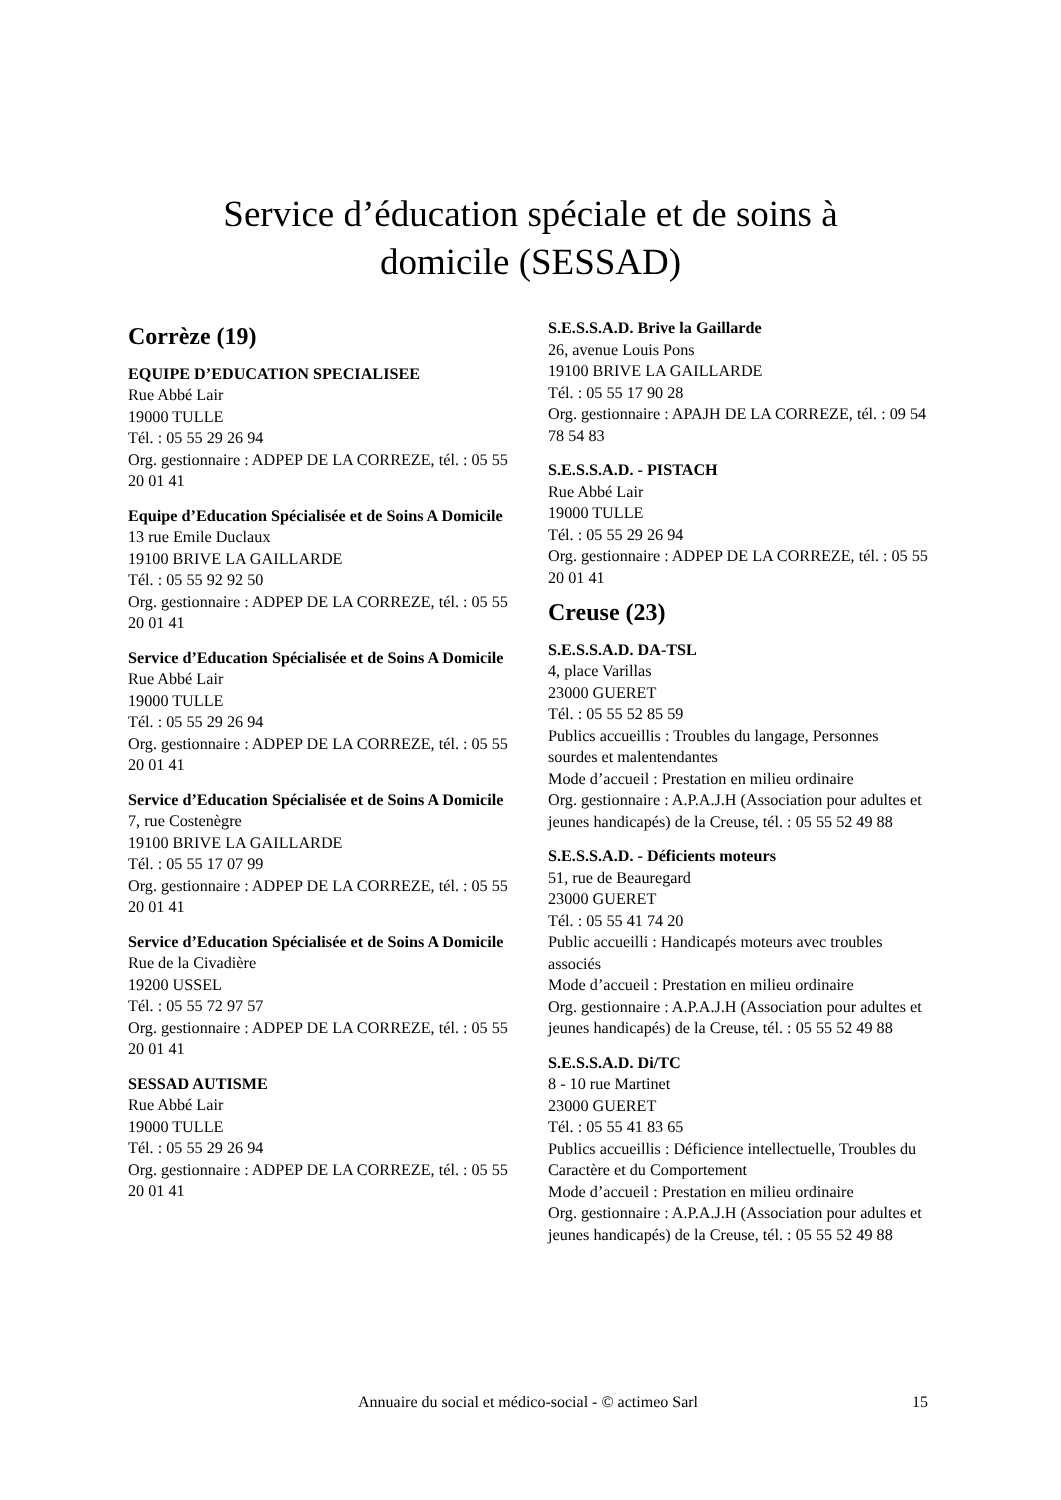Service d’éducation spéciale et de soins à
domicile (SESSAD)
Corrèze (19)
EQUIPE D’EDUCATION SPECIALISEE
Rue Abbé Lair
19000 TULLE
Tél. : 05 55 29 26 94
Org. gestionnaire : ADPEP DE LA CORREZE, tél. : 05 55 20 01 41
Equipe d’Education Spécialisée et de Soins A Domicile
13 rue Emile Duclaux
19100 BRIVE LA GAILLARDE
Tél. : 05 55 92 92 50
Org. gestionnaire : ADPEP DE LA CORREZE, tél. : 05 55 20 01 41
Service d’Education Spécialisée et de Soins A Domicile
Rue Abbé Lair
19000 TULLE
Tél. : 05 55 29 26 94
Org. gestionnaire : ADPEP DE LA CORREZE, tél. : 05 55 20 01 41
Service d’Education Spécialisée et de Soins A Domicile
7, rue Costenègre
19100 BRIVE LA GAILLARDE
Tél. : 05 55 17 07 99
Org. gestionnaire : ADPEP DE LA CORREZE, tél. : 05 55 20 01 41
Service d’Education Spécialisée et de Soins A Domicile
Rue de la Civadière
19200 USSEL
Tél. : 05 55 72 97 57
Org. gestionnaire : ADPEP DE LA CORREZE, tél. : 05 55 20 01 41
SESSAD AUTISME
Rue Abbé Lair
19000 TULLE
Tél. : 05 55 29 26 94
Org. gestionnaire : ADPEP DE LA CORREZE, tél. : 05 55 20 01 41
S.E.S.S.A.D. Brive la Gaillarde
26, avenue Louis Pons
19100 BRIVE LA GAILLARDE
Tél. : 05 55 17 90 28
Org. gestionnaire : APAJH DE LA CORREZE, tél. : 09 54 78 54 83
S.E.S.S.A.D. - PISTACH
Rue Abbé Lair
19000 TULLE
Tél. : 05 55 29 26 94
Org. gestionnaire : ADPEP DE LA CORREZE, tél. : 05 55 20 01 41
Creuse (23)
S.E.S.S.A.D. DA-TSL
4, place Varillas
23000 GUERET
Tél. : 05 55 52 85 59
Publics accueillis : Troubles du langage, Personnes sourdes et malentendantes
Mode d’accueil : Prestation en milieu ordinaire
Org. gestionnaire : A.P.A.J.H (Association pour adultes et jeunes handicapés) de la Creuse, tél. : 05 55 52 49 88
S.E.S.S.A.D. - Déficients moteurs
51, rue de Beauregard
23000 GUERET
Tél. : 05 55 41 74 20
Public accueilli : Handicapés moteurs avec troubles associés
Mode d’accueil : Prestation en milieu ordinaire
Org. gestionnaire : A.P.A.J.H (Association pour adultes et jeunes handicapés) de la Creuse, tél. : 05 55 52 49 88
S.E.S.S.A.D. Di/TC
8 - 10 rue Martinet
23000 GUERET
Tél. : 05 55 41 83 65
Publics accueillis : Déficience intellectuelle, Troubles du Caractère et du Comportement
Mode d’accueil : Prestation en milieu ordinaire
Org. gestionnaire : A.P.A.J.H (Association pour adultes et jeunes handicapés) de la Creuse, tél. : 05 55 52 49 88
Annuaire du social et médico-social - © actimeo Sarl
15